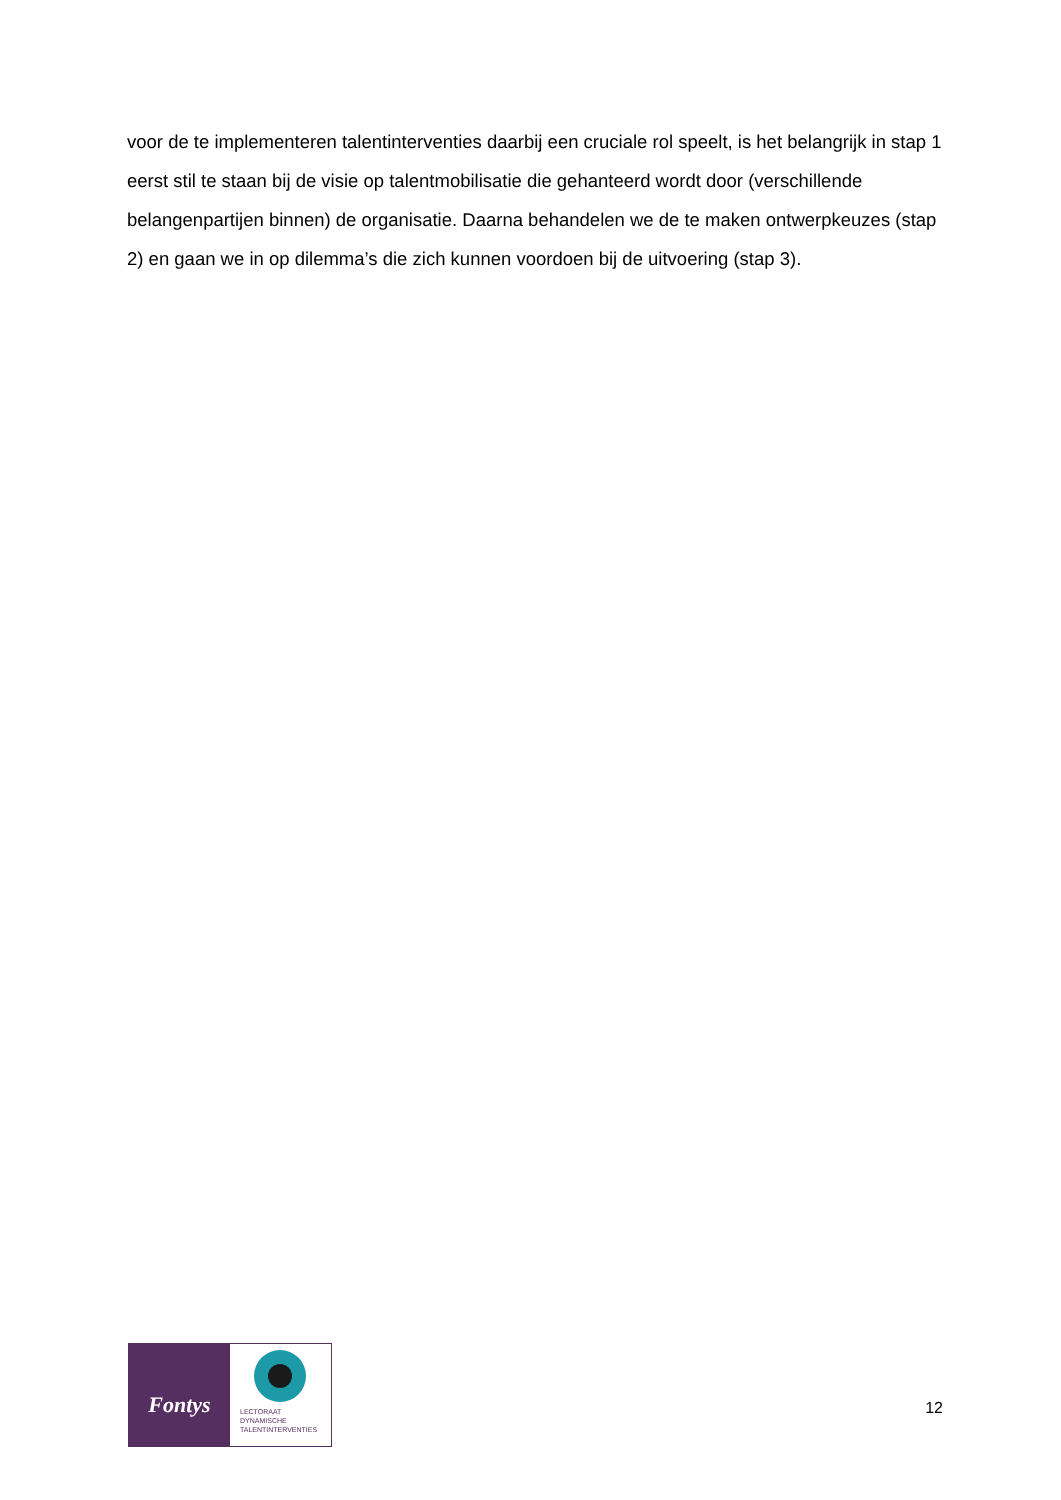voor de te implementeren talentinterventies daarbij een cruciale rol speelt, is het belangrijk in stap 1 eerst stil te staan bij de visie op talentmobilisatie die gehanteerd wordt door (verschillende belangenpartijen binnen) de organisatie. Daarna behandelen we de te maken ontwerpkeuzes (stap 2) en gaan we in op dilemma’s die zich kunnen voordoen bij de uitvoering (stap 3).
Fontys
LECTORAAT
DYNAMISCHE
TALENTINTERVENTIES
12